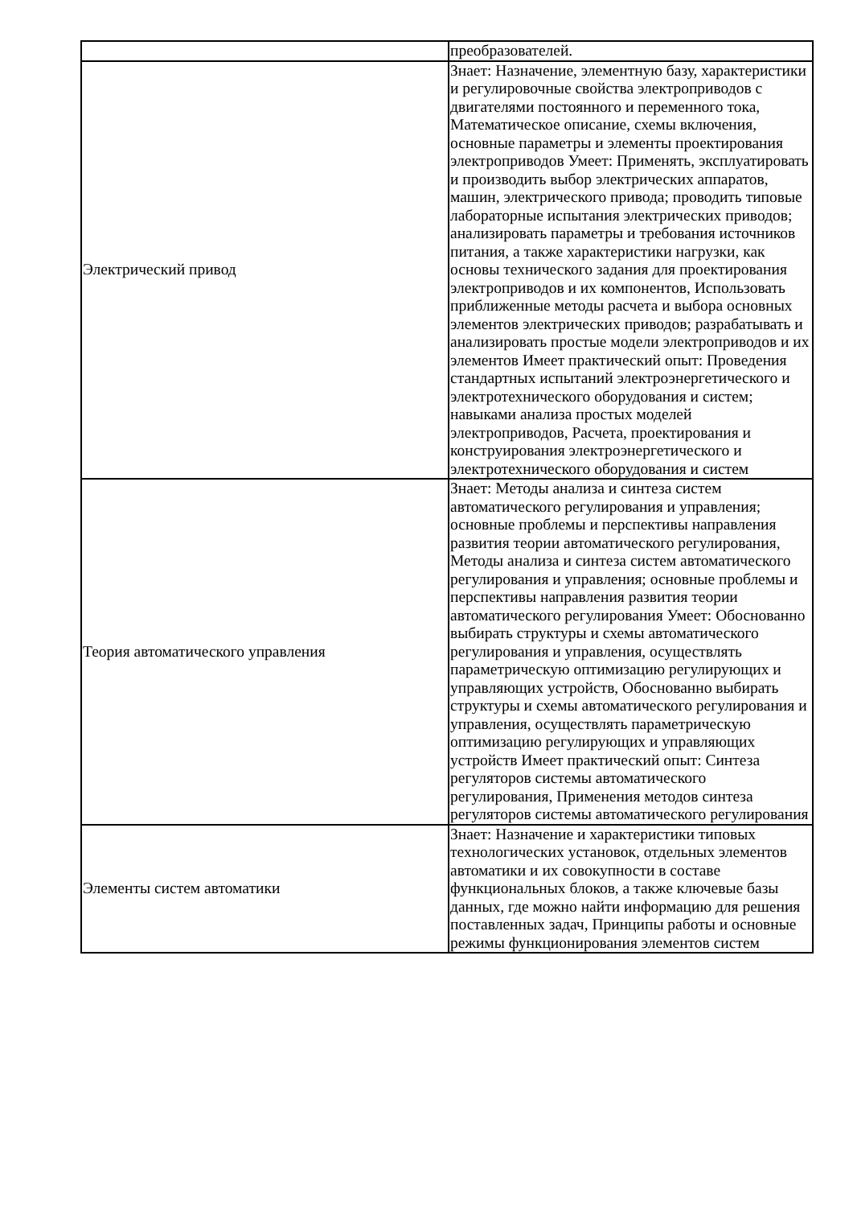| | преобразователей. |
| Электрический привод | Знает: Назначение, элементную базу, характеристики и регулировочные свойства электроприводов с двигателями постоянного и переменного тока, Математическое описание, схемы включения, основные параметры и элементы проектирования электроприводов Умеет: Применять, эксплуатировать и производить выбор электрических аппаратов, машин, электрического привода; проводить типовые лабораторные испытания электрических приводов; анализировать параметры и требования источников питания, а также характеристики нагрузки, как основы технического задания для проектирования электроприводов и их компонентов, Использовать приближенные методы расчета и выбора основных элементов электрических приводов; разрабатывать и анализировать простые модели электроприводов и их элементов Имеет практический опыт: Проведения стандартных испытаний электроэнергетического и электротехнического оборудования и систем; навыками анализа простых моделей электроприводов, Расчета, проектирования и конструирования электроэнергетического и электротехнического оборудования и систем |
| Теория автоматического управления | Знает: Методы анализа и синтеза систем автоматического регулирования и управления; основные проблемы и перспективы направления развития теории автоматического регулирования, Методы анализа и синтеза систем автоматического регулирования и управления; основные проблемы и перспективы направления развития теории автоматического регулирования Умеет: Обоснованно выбирать структуры и схемы автоматического регулирования и управления, осуществлять параметрическую оптимизацию регулирующих и управляющих устройств, Обоснованно выбирать структуры и схемы автоматического регулирования и управления, осуществлять параметрическую оптимизацию регулирующих и управляющих устройств Имеет практический опыт: Синтеза регуляторов системы автоматического регулирования, Применения методов синтеза регуляторов системы автоматического регулирования |
| Элементы систем автоматики | Знает: Назначение и характеристики типовых технологических установок, отдельных элементов автоматики и их совокупности в составе функциональных блоков, а также ключевые базы данных, где можно найти информацию для решения поставленных задач, Принципы работы и основные режимы функционирования элементов систем |